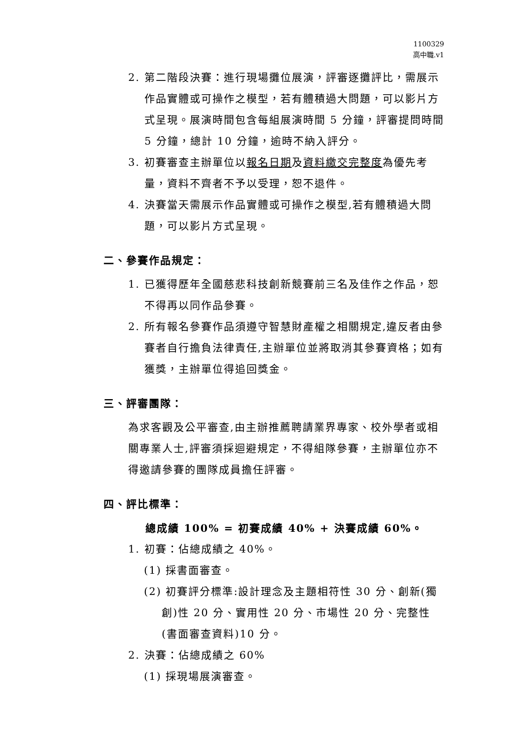1100329
高中職.v1
2. 第二階段決賽：進行現場攤位展演，評審逐攤評比，需展示作品實體或可操作之模型，若有體積過大問題，可以影片方式呈現。展演時間包含每組展演時間 5 分鐘，評審提問時間 5 分鐘，總計 10 分鐘，逾時不納入評分。
3. 初賽審查主辦單位以報名日期及資料繳交完整度為優先考量，資料不齊者不予以受理，恕不退件。
4. 決賽當天需展示作品實體或可操作之模型,若有體積過大問題，可以影片方式呈現。
二、參賽作品規定：
1. 已獲得歷年全國慈悲科技創新競賽前三名及佳作之作品，恕不得再以同作品參賽。
2. 所有報名參賽作品須遵守智慧財產權之相關規定,違反者由參賽者自行擔負法律責任,主辦單位並將取消其參賽資格；如有獲獎，主辦單位得追回獎金。
三、評審團隊：
為求客觀及公平審查,由主辦推薦聘請業界專家、校外學者或相關專業人士,評審須採迴避規定，不得組隊參賽，主辦單位亦不得邀請參賽的團隊成員擔任評審。
四、評比標準：
總成績 100% = 初賽成績 40% + 決賽成績 60%。
1. 初賽：佔總成績之 40%。
(1) 採書面審查。
(2) 初賽評分標準:設計理念及主題相符性 30 分、創新(獨創)性 20 分、實用性 20 分、市場性 20 分、完整性(書面審查資料)10 分。
2. 決賽：佔總成績之 60%
(1) 採現場展演審查。